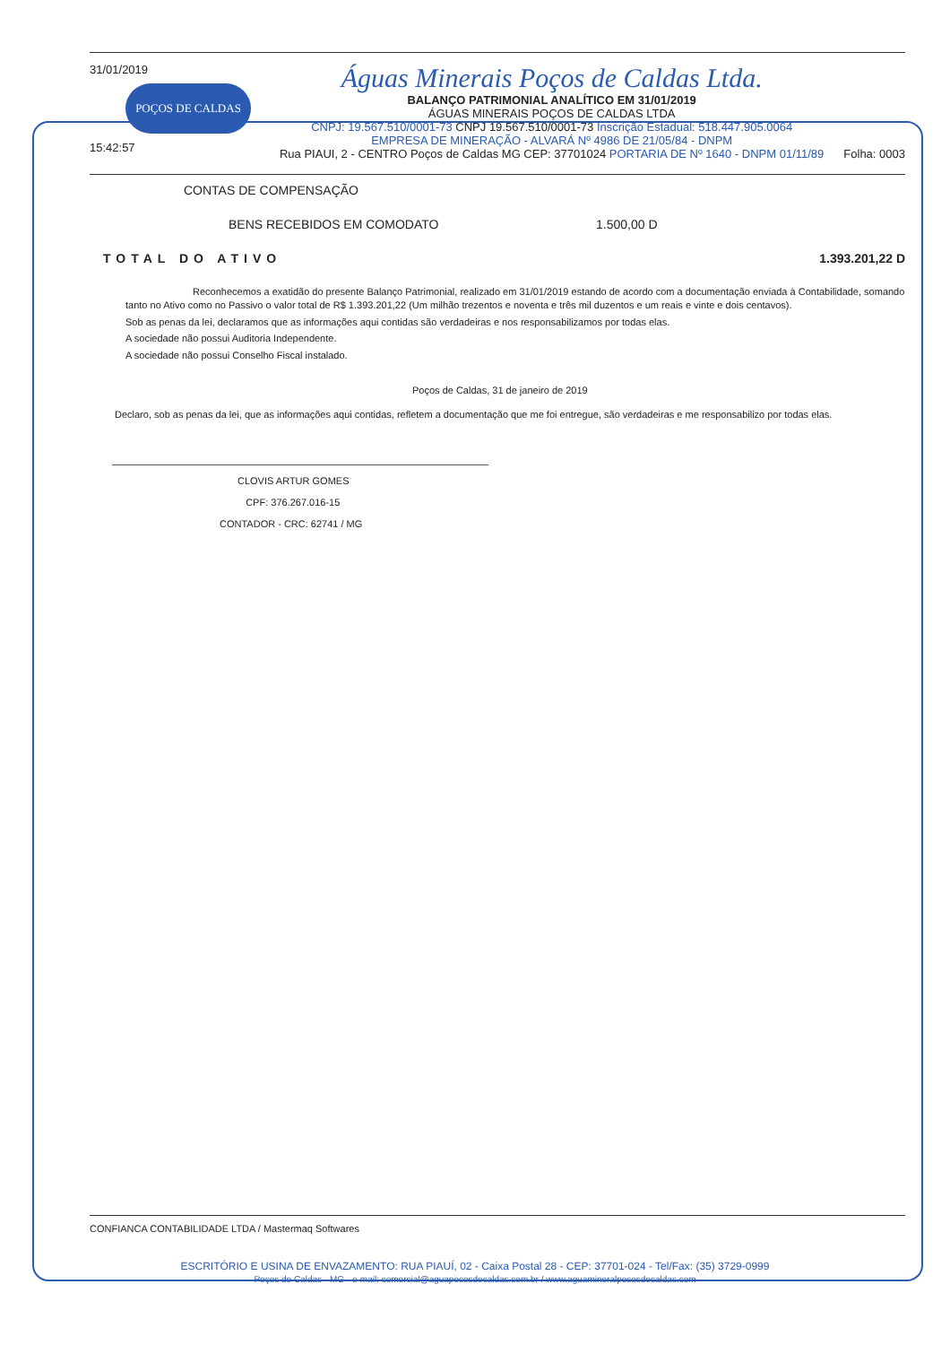31/01/2019
POÇOS DE CALDAS
15:42:57
Águas Minerais Poços de Caldas Ltda.
BALANÇO PATRIMONIAL ANALÍTICO EM 31/01/2019
ÁGUAS MINERAIS POÇOS DE CALDAS LTDA
CNPJ: 19.567.510/0001-73 CNPJ 19.567.510/0001-73 Inscrição Estadual: 518.447.905.0064
EMPRESA DE MINERAÇÃO - ALVARÁ Nº 4986 DE 21/05/84 - DNPM
Rua PIAUI, 2 - CENTRO Poços de Caldas MG CEP: 37701024 PORTARIA DE Nº 1640 - DNPM 01/11/89
Folha: 0003
CONTAS DE COMPENSAÇÃO
BENS RECEBIDOS EM COMODATO 1.500,00 D
TOTAL DO ATIVO 1.393.201,22 D
Reconhecemos a exatidão do presente Balanço Patrimonial, realizado em 31/01/2019 estando de acordo com a documentação enviada à Contabilidade, somando tanto no Ativo como no Passivo o valor total de R$ 1.393.201,22 (Um milhão trezentos e noventa e três mil duzentos e um reais e vinte e dois centavos).
Sob as penas da lei, declaramos que as informações aqui contidas são verdadeiras e nos responsabilizamos por todas elas.
A sociedade não possui Auditoria Independente.
A sociedade não possui Conselho Fiscal instalado.
Poços de Caldas, 31 de janeiro de 2019
Declaro, sob as penas da lei, que as informações aqui contidas, refletem a documentação que me foi entregue, são verdadeiras e me responsabilizo por todas elas.
CLOVIS ARTUR GOMES
CPF: 376.267.016-15
CONTADOR - CRC: 62741 / MG
CONFIANCA CONTABILIDADE LTDA / Mastermaq Softwares
ESCRITÓRIO E USINA DE ENVAZAMENTO: RUA PIAUÍ, 02 - Caixa Postal 28 - CEP: 37701-024 - Tel/Fax: (35) 3729-0999
Poços de Caldas - MG - e-mail: comercial@aguapocosdecaldas.com.br / www.aguamineralpocosdecaldas.com